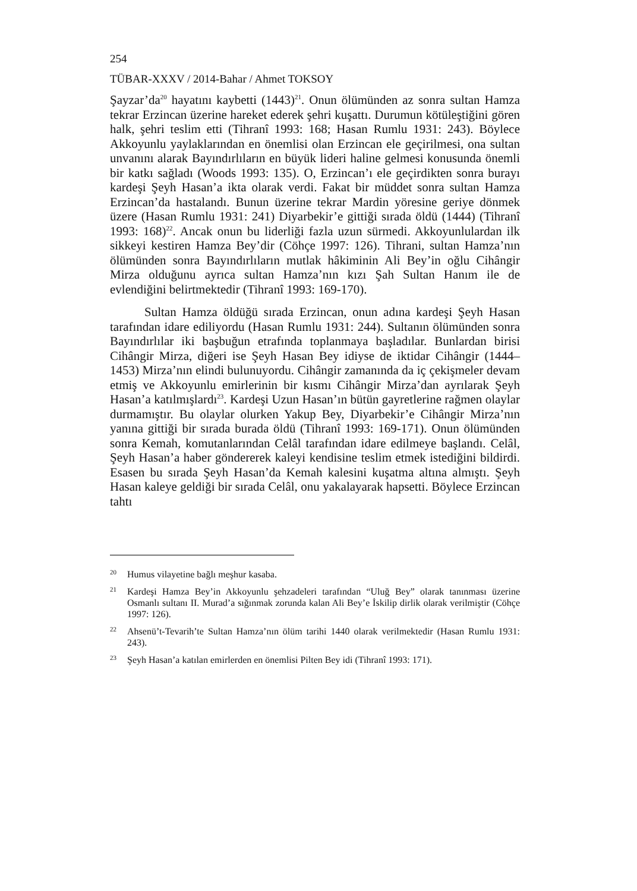254
TÜBAR-XXXV / 2014-Bahar / Ahmet TOKSOY
Şayzar’da<sup>20</sup> hayatını kaybetti (1443)<sup>21</sup>. Onun ölümünden az sonra sultan Hamza tekrar Erzincan üzerine hareket ederek şehri kuşattı. Durumun kötüleştiğini gören halk, şehri teslim etti (Tihranî 1993: 168; Hasan Rumlu 1931: 243). Böylece Akkoyunlu yaylaklarından en önemlisi olan Erzincan ele geçirilmesi, ona sultan unvanını alarak Bayındırlıların en büyük lideri haline gelmesi konusunda önemli bir katkı sağladı (Woods 1993: 135). O, Erzincan’ı ele geçirdikten sonra burayı kardeşi Şeyh Hasan’a ikta olarak verdi. Fakat bir müddet sonra sultan Hamza Erzincan’da hastalandı. Bunun üzerine tekrar Mardin yöresine geriye dönmek üzere (Hasan Rumlu 1931: 241) Diyarbekir’e gittiği sırada öldü (1444) (Tihranî 1993: 168)<sup>22</sup>. Ancak onun bu liderliği fazla uzun sürmedi. Akkoyunlulardan ilk sikkeyi kestiren Hamza Bey’dir (Cöhçe 1997: 126). Tihrani, sultan Hamza’nın ölümünden sonra Bayındırlıların mutlak hâkiminin Ali Bey’in oğlu Cihângir Mirza olduğunu ayrıca sultan Hamza’nın kızı Şah Sultan Hanım ile de evlendiğini belirtmektedir (Tihranî 1993: 169-170).
Sultan Hamza öldüğü sırada Erzincan, onun adına kardeşi Şeyh Hasan tarafından idare ediliyordu (Hasan Rumlu 1931: 244). Sultanın ölümünden sonra Bayındırlılar iki başbuğun etrafında toplanmaya başladılar. Bunlardan birisi Cihângir Mirza, diğeri ise Şeyh Hasan Bey idiyse de iktidar Cihângir (1444–1453) Mirza’nın elindi bulunuyordu. Cihângir zamanında da iç çekişmeler devam etmiş ve Akkoyunlu emirlerinin bir kısmı Cihângir Mirza’dan ayrılarak Şeyh Hasan’a katılmışlardı<sup>23</sup>. Kardeşi Uzun Hasan’ın bütün gayretlerine rağmen olaylar durmamıştır. Bu olaylar olurken Yakup Bey, Diyarbekir’e Cihângir Mirza’nın yanına gittiği bir sırada burada öldü (Tihranî 1993: 169-171). Onun ölümünden sonra Kemah, komutanlarından Celâl tarafından idare edilmeye başlandı. Celâl, Şeyh Hasan’a haber göndererek kaleyi kendisine teslim etmek istediğini bildirdi. Esasen bu sırada Şeyh Hasan’da Kemah kalesini kuşatma altına almıştı. Şeyh Hasan kaleye geldiği bir sırada Celâl, onu yakalayarak hapsetti. Böylece Erzincan tahtı
<sup>20</sup> Humus vilayetine bağlı meşhur kasaba.
<sup>21</sup> Kardeşi Hamza Bey’in Akkoyunlu şehzadeleri tarafından “Uluğ Bey” olarak tanınması üzerine Osmanlı sultanı II. Murad’a sığınmak zorunda kalan Ali Bey’e İskilip dirlik olarak verilmiştir (Cöhçe 1997: 126).
<sup>22</sup> Ahsenü’t-Tevarih’te Sultan Hamza’nın ölüm tarihi 1440 olarak verilmektedir (Hasan Rumlu 1931: 243).
<sup>23</sup> Şeyh Hasan’a katılan emirlerden en önemlisi Pilten Bey idi (Tihranî 1993: 171).